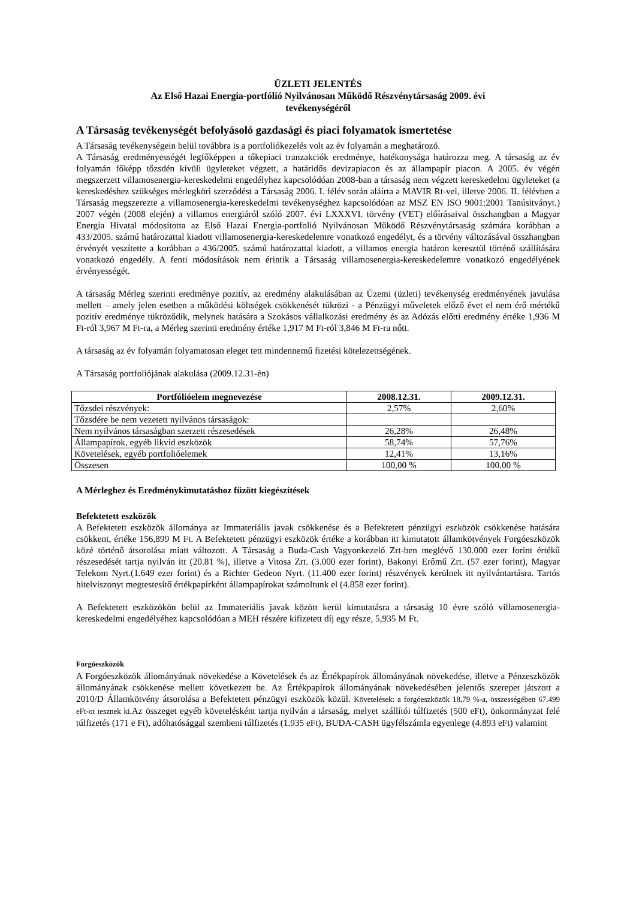ÜZLETI JELENTÉS
Az Első Hazai Energia-portfólió Nyilvánosan Működő Részvénytársaság 2009. évi
tevékenységéről
A Társaság tevékenységét befolyásoló gazdasági és piaci folyamatok ismertetése
A Társaság tevékenységein belül továbbra is a portfoliókezelés volt az év folyamán a meghatározó.
A Társaság eredményességét legfőképpen a tőkepiaci tranzakciók eredménye, hatékonysága határozza meg. A társaság az év folyamán főképp tőzsdén kívüli ügyleteket végzett, a határidős devizapiacon és az állampapír piacon. A 2005. év végén megszerzett villamosenergia-kereskedelmi engedélyhez kapcsolódóan 2008-ban a társaság nem végzett kereskedelmi ügyleteket (a kereskedéshez szükséges mérlegköri szerződést a Társaság 2006. I. félév során aláírta a MAVIR Rt-vel, illetve 2006. II. félévben a Társaság megszerezte a villamosenergia-kereskedelmi tevékenységhez kapcsolódóan az MSZ EN ISO 9001:2001 Tanúsitványt.) 2007 végén (2008 elején) a villamos energiáról szóló 2007. évi LXXXVI. törvény (VET) előírásaival összhangban a Magyar Energia Hivatal módosította az Első Hazai Energia-portfolió Nyilvánosan Működő Részvénytársaság számára korábban a 433/2005. számú határozattal kiadott villamosenergia-kereskedelemre vonatkozó engedélyt, és a törvény változásával összhangban érvényét veszítette a korábban a 436/2005. számú határozattal kiadott, a villamos energia határon keresztül történő szállítására vonatkozó engedély. A fenti módosítások nem érintik a Társaság villamosenergia-kereskedelemre vonatkozó engedélyének érvényességét.
A társaság Mérleg szerinti eredménye pozitív, az eredmény alakulásában az Üzemi (üzleti) tevékenység eredményének javulása mellett – amely jelen esetben a működési költségek csökkenését tükrözi - a Pénzügyi műveletek előző évet el nem érő mértékű pozitív eredménye tükröződik, melynek hatására a Szokásos vállalkozási eredmény és az Adózás előtti eredmény értéke 1,936 M Ft-ról 3,967 M Ft-ra, a Mérleg szerinti eredmény értéke 1,917 M Ft-ról 3,846 M Ft-ra nőtt.
A társaság az év folyamán folyamatosan eleget tett mindennemű fizetési kötelezettségének.
A Társaság portfoliójának alakulása (2009.12.31-én)
| Portfólióelem megnevezése | 2008.12.31. | 2009.12.31. |
| --- | --- | --- |
| Tőzsdei részvények: | 2,57% | 2,60% |
| Tőzsdére be nem vezetett nyilvános társaságok: | | |
| Nem nyilvános társaságban szerzett részesedések | 26,28% | 26,48% |
| Állampapírok, egyéb likvid eszközök | 58,74% | 57,76% |
| Követelések, egyéb portfolióelemek | 12,41% | 13,16% |
| Összesen | 100,00 % | 100,00 % |
A Mérleghez és Eredménykimutatáshoz fűzött kiegészítések
Befektetett eszközök
A Befektetett eszközök állománya az Immateriális javak csökkenése és a Befektetett pénzügyi eszközök csökkenése hatására csökkent, értéke 156,899 M Ft. A Befektetett pénzügyi eszközök értéke a korábban itt kimutatott államkötvények Forgóeszközök közé történő átsorolása miatt változott. A Társaság a Buda-Cash Vagyonkezelő Zrt-ben meglévő 130.000 ezer forint értékű részesedését tartja nyilván itt (20.81 %), illetve a Vitosa Zrt. (3.000 ezer forint), Bakonyi Erőmű Zrt. (57 ezer forint), Magyar Telekom Nyrt.(1.649 ezer forint) és a Richter Gedeon Nyrt. (11.400 ezer forint) részvények kerülnek itt nyilvántartásra. Tartós hitelviszonyt megtestesítő értékpapírként állampapírokat számoltunk el (4.858 ezer forint).
A Befektetett eszközökön belül az Immateriális javak között kerül kimutatásra a társaság 10 évre szóló villamosenergia-kereskedelmi engedélyéhez kapcsolódóan a MEH részére kifizetett díj egy része, 5,935 M Ft.
Forgóeszközök
A Forgóeszközök állományának növekedése a Követelések és az Értékpapírok állományának növekedése, illetve a Pénzeszközök állományának csökkenése mellett következett be. Az Értékpapírok állományának növekedésében jelentős szerepet játszott a 2010/D Államkötvény átsorolása a Befektetett pénzügyi eszközök közül. Követelések: a forgóeszközök 18,79 %-a, összességében 67.499 eFt-ot tesznek ki. Az összeget egyéb követelésként tartja nyilván a társaság, melyet szállítói túlfizetés (500 eFt), önkormányzat felé túlfizetés (171 e Ft), adóhatósággal szembeni túlfizetés (1.935 eFt), BUDA-CASH ügyfélszámla egyenlege (4.893 eFt) valamint